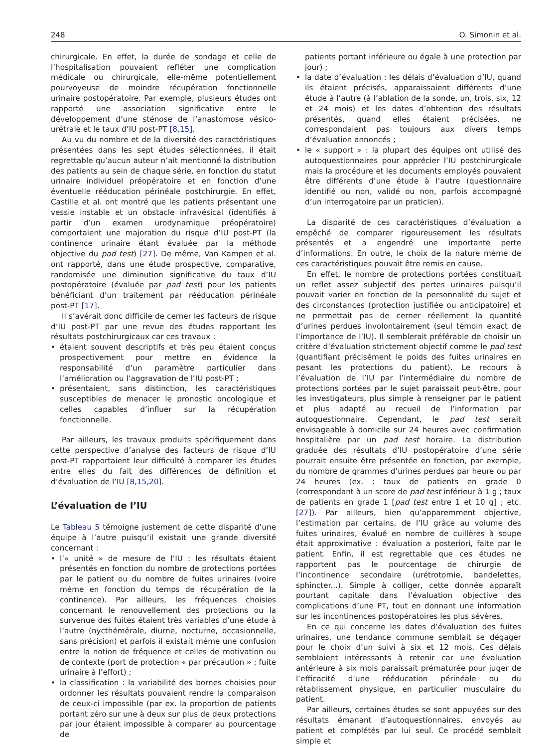248 O. Simonin et al.
chirurgicale. En effet, la durée de sondage et celle de l’hospitalisation pouvaient refléter une complication médicale ou chirurgicale, elle-même potentiellement pourvoyeuse de moindre récupération fonctionnelle urinaire postopératoire. Par exemple, plusieurs études ont rapporté une association significative entre le développement d’une sténose de l’anastomose vésico-urétrale et le taux d’IU post-PT [8,15].
Au vu du nombre et de la diversité des caractéristiques présentées dans les sept études sélectionnées, il était regrettable qu’aucun auteur n’ait mentionné la distribution des patients au sein de chaque série, en fonction du statut urinaire individuel préopératoire et en fonction d’une éventuelle rééducation périnéale postchirurgie. En effet, Castille et al. ont montré que les patients présentant une vessie instable et un obstacle infravésical (identifiés à partir d’un examen urodynamique préopératoire) comportaient une majoration du risque d’IU post-PT (la continence urinaire étant évaluée par la méthode objective du pad test) [27]. De même, Van Kampen et al. ont rapporté, dans une étude prospective, comparative, randomisée une diminution significative du taux d’IU postopératoire (évaluée par pad test) pour les patients bénéficiant d’un traitement par rééducation périnéale post-PT [17].
Il s’avérait donc difficile de cerner les facteurs de risque d’IU post-PT par une revue des études rapportant les résultats postchirurgicaux car ces travaux :
• étaient souvent descriptifs et très peu étaient conçus prospectivement pour mettre en évidence la responsabilité d’un paramètre particulier dans l’amélioration ou l’aggravation de l’IU post-PT ;
• présentaient, sans distinction, les caractéristiques susceptibles de menacer le pronostic oncologique et celles capables d’influer sur la récupération fonctionnelle.
Par ailleurs, les travaux produits spécifiquement dans cette perspective d’analyse des facteurs de risque d’IU post-PT rapportaient leur difficulté à comparer les études entre elles du fait des différences de définition et d’évaluation de l’IU [8,15,20].
L’évaluation de l’IU
Le Tableau 5 témoigne justement de cette disparité d’une équipe à l’autre puisqu’il existait une grande diversité concernant :
• l’« unité » de mesure de l’IU : les résultats étaient présentés en fonction du nombre de protections portées par le patient ou du nombre de fuites urinaires (voire même en fonction du temps de récupération de la continence). Par ailleurs, les fréquences choisies concernant le renouvellement des protections ou la survenue des fuites étaient très variables d’une étude à l’autre (nycthémérale, diurne, nocturne, occasionnelle, sans précision) et parfois il existait même une confusion entre la notion de fréquence et celles de motivation ou de contexte (port de protection « par précaution » ; fuite urinaire à l’effort) ;
• la classification : la variabilité des bornes choisies pour ordonner les résultats pouvaient rendre la comparaison de ceux-ci impossible (par ex. la proportion de patients portant zéro sur une à deux sur plus de deux protections par jour étaient impossible à comparer au pourcentage de
patients portant inférieure ou égale à une protection par jour) ;
• la date d’évaluation : les délais d’évaluation d’IU, quand ils étaient précisés, apparaissaient différents d’une étude à l’autre (à l’ablation de la sonde, un, trois, six, 12 et 24 mois) et les dates d’obtention des résultats présentés, quand elles étaient précisées, ne correspondaient pas toujours aux divers temps d’évaluation annoncés ;
• le « support » : la plupart des équipes ont utilisé des autoquestionnaires pour apprécier l’IU postchirurgicale mais la procédure et les documents employés pouvaient être différents d’une étude à l’autre (questionnaire identifié ou non, validé ou non, parfois accompagné d’un interrogatoire par un praticien).
La disparité de ces caractéristiques d’évaluation a empêché de comparer rigoureusement les résultats présentés et a engendré une importante perte d’informations. En outre, le choix de la nature même de ces caractéristiques pouvait être remis en cause.
En effet, le nombre de protections portées constituait un reflet assez subjectif des pertes urinaires puisqu’il pouvait varier en fonction de la personnalité du sujet et des circonstances (protection justifiée ou anticipatoire) et ne permettait pas de cerner réellement la quantité d’urines perdues involontairement (seul témoin exact de l’importance de l’IU). Il semblerait préférable de choisir un critère d’évaluation strictement objectif comme le pad test (quantifiant précisément le poids des fuites urinaires en pesant les protections du patient). Le recours à l’évaluation de l’IU par l’intermédiaire du nombre de protections portées par le sujet paraissait peut-être, pour les investigateurs, plus simple à renseigner par le patient et plus adapté au recueil de l’information par autoquestionnaire. Cependant, le pad test serait envisageable à domicile sur 24 heures avec confirmation hospitalière par un pad test horaire. La distribution graduée des résultats d’IU postopératoire d’une série pourrait ensuite être présentée en fonction, par exemple, du nombre de grammes d’urines perdues par heure ou par 24 heures (ex. : taux de patients en grade 0 (correspondant à un score de pad test inférieur à 1 g ; taux de patients en grade 1 [pad test entre 1 et 10 g] ; etc. [27]). Par ailleurs, bien qu’apparemment objective, l’estimation par certains, de l’IU grâce au volume des fuites urinaires, évalué en nombre de cuillères à soupe était approximative : évaluation a posteriori, faite par le patient. Enfin, il est regrettable que ces études ne rapportent pas le pourcentage de chirurgie de l’incontinence secondaire (urétrotomie, bandelettes, sphincter...). Simple à colliger, cette donnée apparaît pourtant capitale dans l’évaluation objective des complications d’une PT, tout en donnant une information sur les incontinences postopératoires les plus sévères.
En ce qui concerne les dates d’évaluation des fuites urinaires, une tendance commune semblait se dégager pour le choix d’un suivi à six et 12 mois. Ces délais semblaient intéressants à retenir car une évaluation antérieure à six mois paraissait prématurée pour juger de l’efficacité d’une rééducation périnéale ou du rétablissement physique, en particulier musculaire du patient.
Par ailleurs, certaines études se sont appuyées sur des résultats émanant d’autoquestionnaires, envoyés au patient et complétés par lui seul. Ce procédé semblait simple et